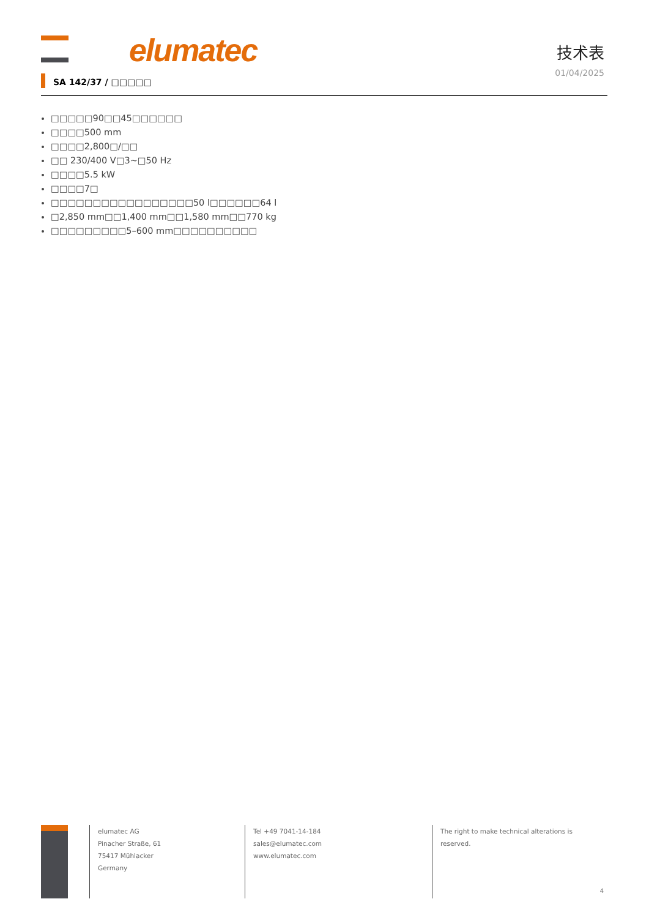elumatec
技术表
01/04/2025
SA 142/37 / □□□□□
□□□□□90□□45□□□□□□
□□□□500 mm
□□□□2,800□/□□
□□ 230/400 V□3~□50 Hz
□□□□5.5 kW
□□□□7□
□□□□□□□□□□□□□□□□□50 l□□□□□□64 l
□2,850 mm□□1,400 mm□□1,580 mm□□770 kg
□□□□□□□□□5–600 mm□□□□□□□□□□
elumatec AG
Pinacher Straße, 61
75417 Mühlacker
Germany
Tel +49 7041-14-184
sales@elumatec.com
www.elumatec.com
The right to make technical alterations is
reserved.
4